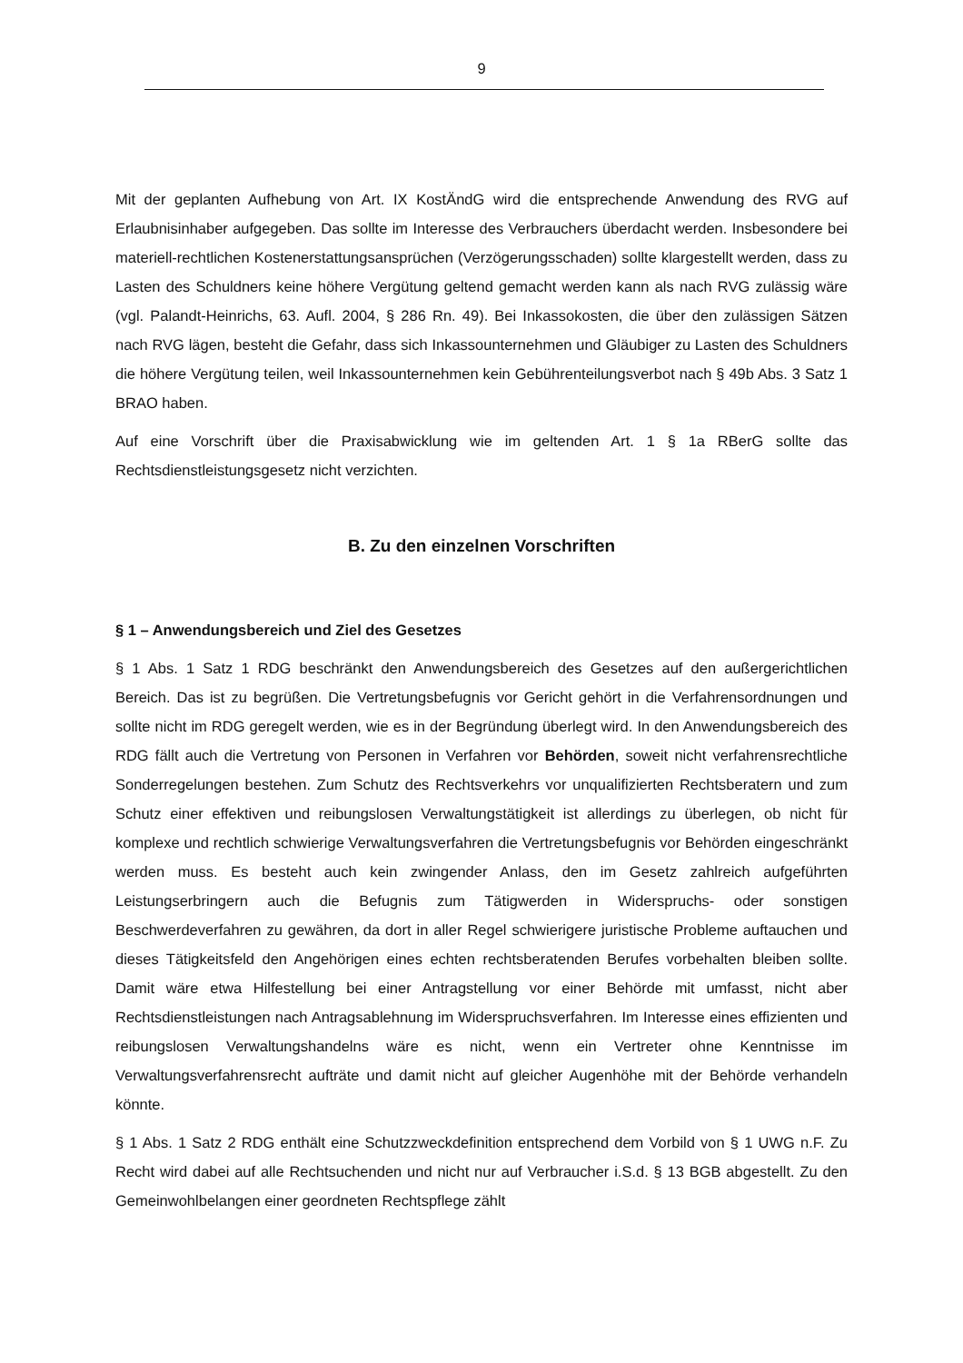9
Mit der geplanten Aufhebung von Art. IX KostÄndG wird die entsprechende Anwendung des RVG auf Erlaubnisinhaber aufgegeben. Das sollte im Interesse des Verbrauchers überdacht werden. Insbesondere bei materiell-rechtlichen Kostenerstattungsansprüchen (Verzögerungsschaden) sollte klargestellt werden, dass zu Lasten des Schuldners keine höhere Vergütung geltend gemacht werden kann als nach RVG zulässig wäre (vgl. Palandt-Heinrichs, 63. Aufl. 2004, § 286 Rn. 49). Bei Inkassokosten, die über den zulässigen Sätzen nach RVG lägen, besteht die Gefahr, dass sich Inkassounternehmen und Gläubiger zu Lasten des Schuldners die höhere Vergütung teilen, weil Inkassounternehmen kein Gebührenteilungsverbot nach § 49b Abs. 3 Satz 1 BRAO haben.
Auf eine Vorschrift über die Praxisabwicklung wie im geltenden Art. 1 § 1a RBerG sollte das Rechtsdienstleistungsgesetz nicht verzichten.
B. Zu den einzelnen Vorschriften
§ 1 – Anwendungsbereich und Ziel des Gesetzes
§ 1 Abs. 1 Satz 1 RDG beschränkt den Anwendungsbereich des Gesetzes auf den außergerichtlichen Bereich. Das ist zu begrüßen. Die Vertretungsbefugnis vor Gericht gehört in die Verfahrensordnungen und sollte nicht im RDG geregelt werden, wie es in der Begründung überlegt wird. In den Anwendungsbereich des RDG fällt auch die Vertretung von Personen in Verfahren vor Behörden, soweit nicht verfahrensrechtliche Sonderregelungen bestehen. Zum Schutz des Rechtsverkehrs vor unqualifizierten Rechtsberatern und zum Schutz einer effektiven und reibungslosen Verwaltungstätigkeit ist allerdings zu überlegen, ob nicht für komplexe und rechtlich schwierige Verwaltungsverfahren die Vertretungsbefugnis vor Behörden eingeschränkt werden muss. Es besteht auch kein zwingender Anlass, den im Gesetz zahlreich aufgeführten Leistungserbringern auch die Befugnis zum Tätigwerden in Widerspruchs- oder sonstigen Beschwerdeverfahren zu gewähren, da dort in aller Regel schwierigere juristische Probleme auftauchen und dieses Tätigkeitsfeld den Angehörigen eines echten rechtsberatenden Berufes vorbehalten bleiben sollte. Damit wäre etwa Hilfestellung bei einer Antragstellung vor einer Behörde mit umfasst, nicht aber Rechtsdienstleistungen nach Antragsablehnung im Widerspruchsverfahren. Im Interesse eines effizienten und reibungslosen Verwaltungshandelns wäre es nicht, wenn ein Vertreter ohne Kenntnisse im Verwaltungsverfahrensrecht aufträte und damit nicht auf gleicher Augenhöhe mit der Behörde verhandeln könnte.
§ 1 Abs. 1 Satz 2 RDG enthält eine Schutzzweckdefinition entsprechend dem Vorbild von § 1 UWG n.F. Zu Recht wird dabei auf alle Rechtsuchenden und nicht nur auf Verbraucher i.S.d. § 13 BGB abgestellt. Zu den Gemeinwohlbelangen einer geordneten Rechtspflege zählt